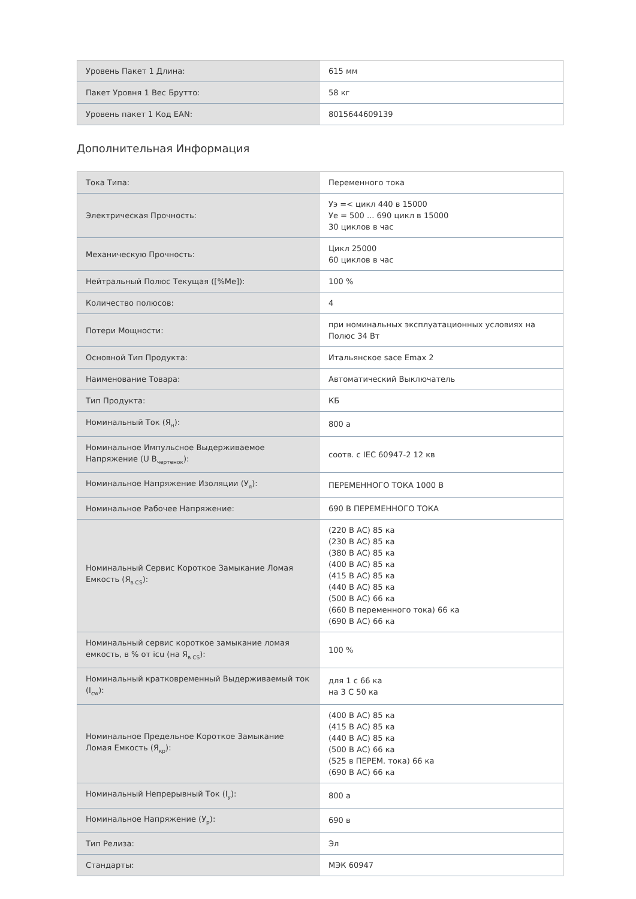| Уровень Пакет 1 Длина: | 615 мм |
| Пакет Уровня 1 Вес Брутто: | 58 кг |
| Уровень пакет 1 Код EAN: | 8015644609139 |
Дополнительная Информация
| Тока Типа: | Переменного тока |
| Электрическая Прочность: | Уэ =< цикл 440 в 15000 Уе = 500 ... 690 цикл в 15000 30 циклов в час |
| Механическую Прочность: | Цикл 25000 60 циклов в час |
| Нейтральный Полюс Текущая ([%Me]): | 100 % |
| Количество полюсов: | 4 |
| Потери Мощности: | при номинальных эксплуатационных условиях на Полюс 34 Вт |
| Основной Тип Продукта: | Итальянское sace Emax 2 |
| Наименование Товара: | Автоматический Выключатель |
| Тип Продукта: | КБ |
| Номинальный Ток (Я<sub>н</sub>): | 800 а |
| Номинальное Импульсное Выдерживаемое Напряжение (U В<sub>чертенок</sub>): | соотв. с IEC 60947-2 12 кв |
| Номинальное Напряжение Изоляции (У<sub>я</sub>): | ПЕРЕМЕННОГО ТОКА 1000 В |
| Номинальное Рабочее Напряжение: | 690 В ПЕРЕМЕННОГО ТОКА |
| Номинальный Сервис Короткое Замыкание Ломая Емкость (Я<sub>в CS</sub>): | (220 В AC) 85 ка (230 В AC) 85 ка (380 В AC) 85 ка (400 В AC) 85 ка (415 В AC) 85 ка (440 В AC) 85 ка (500 В AC) 66 ка (660 В переменного тока) 66 ка (690 В AC) 66 ка |
| Номинальный сервис короткое замыкание ломая емкость, в % от icu (на Я<sub>в CS</sub>): | 100 % |
| Номинальный кратковременный Выдерживаемый ток (I<sub>cw</sub>): | для 1 с 66 ка на 3 С 50 ка |
| Номинальное Предельное Короткое Замыкание Ломая Емкость (Я<sub>кр</sub>): | (400 В AC) 85 ка (415 В AC) 85 ка (440 В AC) 85 ка (500 В AC) 66 ка (525 в ПЕРЕМ. тока) 66 ка (690 В AC) 66 ка |
| Номинальный Непрерывный Ток (I<sub>у</sub>): | 800 а |
| Номинальное Напряжение (У<sub>р</sub>): | 690 в |
| Тип Релиза: | Эл |
| Стандарты: | МЭК 60947 |